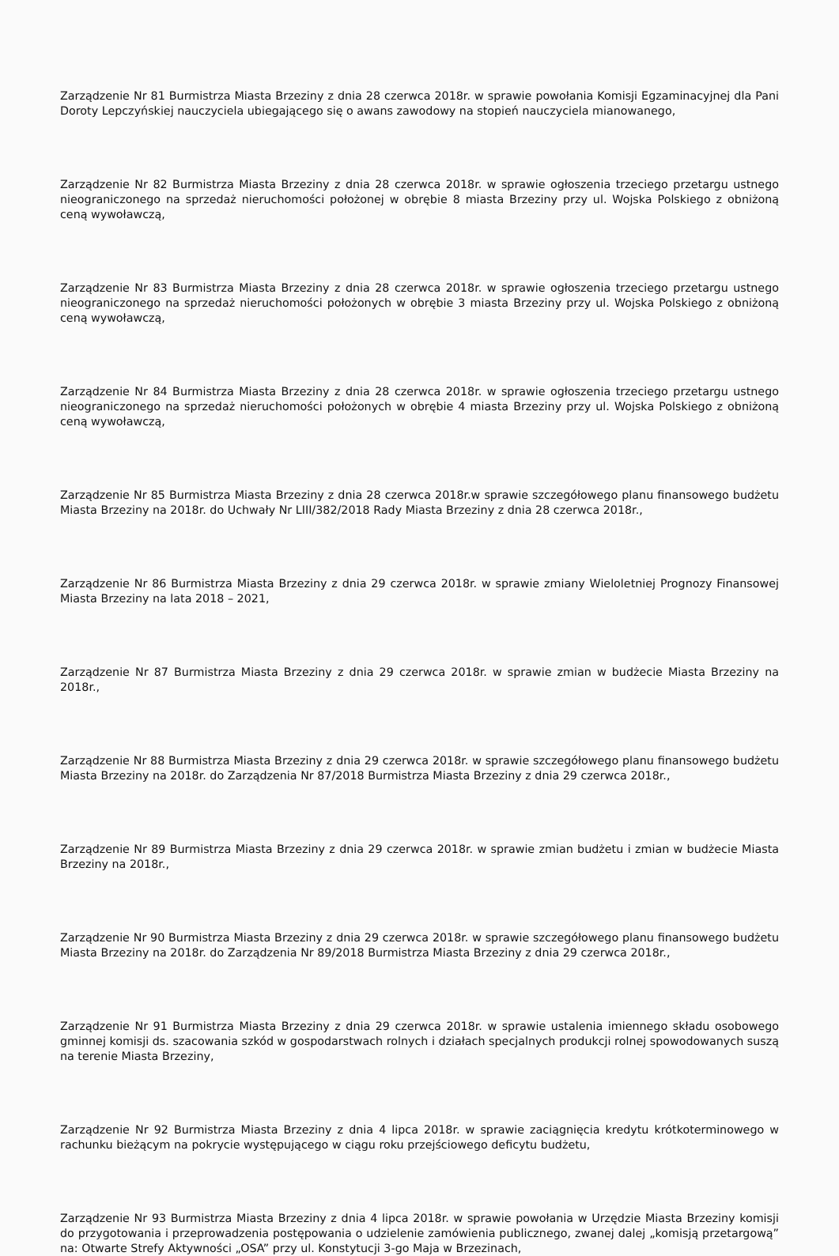Zarządzenie Nr 81 Burmistrza Miasta Brzeziny z dnia 28 czerwca 2018r. w sprawie powołania Komisji Egzaminacyjnej dla Pani Doroty Lepczyńskiej nauczyciela ubiegającego się o awans zawodowy na stopień nauczyciela mianowanego,
Zarządzenie Nr 82 Burmistrza Miasta Brzeziny z dnia 28 czerwca 2018r. w sprawie ogłoszenia trzeciego przetargu ustnego nieograniczonego na sprzedaż nieruchomości położonej w obrębie 8 miasta Brzeziny przy ul. Wojska Polskiego z obniżoną ceną wywoławczą,
Zarządzenie Nr 83 Burmistrza Miasta Brzeziny z dnia 28 czerwca 2018r. w sprawie ogłoszenia trzeciego przetargu ustnego nieograniczonego na sprzedaż nieruchomości położonych w obrębie 3 miasta Brzeziny przy ul. Wojska Polskiego z obniżoną ceną wywoławczą,
Zarządzenie Nr 84 Burmistrza Miasta Brzeziny z dnia 28 czerwca 2018r. w sprawie ogłoszenia trzeciego przetargu ustnego nieograniczonego na sprzedaż nieruchomości położonych w obrębie 4 miasta Brzeziny przy ul. Wojska Polskiego z obniżoną ceną wywoławczą,
Zarządzenie Nr 85 Burmistrza Miasta Brzeziny z dnia 28 czerwca 2018r.w sprawie szczegółowego planu finansowego budżetu Miasta Brzeziny na 2018r. do Uchwały Nr LIII/382/2018 Rady Miasta Brzeziny z dnia 28 czerwca 2018r.,
Zarządzenie Nr 86 Burmistrza Miasta Brzeziny z dnia 29 czerwca 2018r. w sprawie zmiany Wieloletniej Prognozy Finansowej Miasta Brzeziny na lata 2018 – 2021,
Zarządzenie Nr 87 Burmistrza Miasta Brzeziny z dnia 29 czerwca 2018r. w sprawie zmian w budżecie Miasta Brzeziny na 2018r.,
Zarządzenie Nr 88 Burmistrza Miasta Brzeziny z dnia 29 czerwca 2018r. w sprawie szczegółowego planu finansowego budżetu Miasta Brzeziny na 2018r. do Zarządzenia Nr 87/2018 Burmistrza Miasta Brzeziny z dnia 29 czerwca 2018r.,
Zarządzenie Nr 89 Burmistrza Miasta Brzeziny z dnia 29 czerwca 2018r. w sprawie zmian budżetu i zmian w budżecie Miasta Brzeziny na 2018r.,
Zarządzenie Nr 90 Burmistrza Miasta Brzeziny z dnia 29 czerwca 2018r. w sprawie szczegółowego planu finansowego budżetu Miasta Brzeziny na 2018r. do Zarządzenia Nr 89/2018 Burmistrza Miasta Brzeziny z dnia 29 czerwca 2018r.,
Zarządzenie Nr 91 Burmistrza Miasta Brzeziny z dnia 29 czerwca 2018r. w sprawie ustalenia imiennego składu osobowego gminnej komisji ds. szacowania szkód w gospodarstwach rolnych i działach specjalnych produkcji rolnej spowodowanych suszą na terenie Miasta Brzeziny,
Zarządzenie Nr 92 Burmistrza Miasta Brzeziny z dnia 4 lipca 2018r. w sprawie zaciągnięcia kredytu krótkoterminowego w rachunku bieżącym na pokrycie występującego w ciągu roku przejściowego deficytu budżetu,
Zarządzenie Nr 93 Burmistrza Miasta Brzeziny z dnia 4 lipca 2018r. w sprawie powołania w Urzędzie Miasta Brzeziny komisji do przygotowania i przeprowadzenia postępowania o udzielenie zamówienia publicznego, zwanej dalej „komisją przetargową” na: Otwarte Strefy Aktywności „OSA” przy ul. Konstytucji 3-go Maja w Brzezinach,